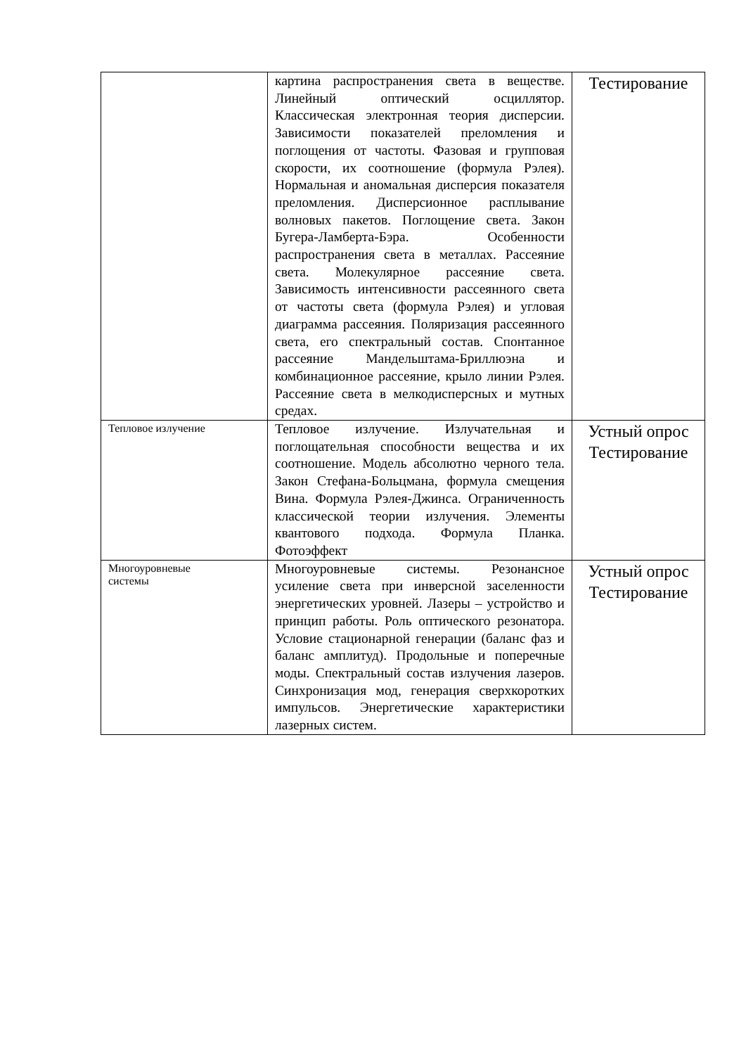| | картина распространения света в веществе. Линейный оптический осциллятор. Классическая электронная теория дисперсии. Зависимости показателей преломления и поглощения от частоты. Фазовая и групповая скорости, их соотношение (формула Рэлея). Нормальная и аномальная дисперсия показателя преломления. Дисперсионное расплывание волновых пакетов. Поглощение света. Закон Бугера-Ламберта-Бэра. Особенности распространения света в металлах. Рассеяние света. Молекулярное рассеяние света. Зависимость интенсивности рассеянного света от частоты света (формула Рэлея) и угловая диаграмма рассеяния. Поляризация рассеянного света, его спектральный состав. Спонтанное рассеяние Мандельштама-Бриллюэна и комбинационное рассеяние, крыло линии Рэлея. Рассеяние света в мелкодисперсных и мутных средах. | Тестирование |
| Тепловое излучение | Тепловое излучение. Излучательная и поглощательная способности вещества и их соотношение. Модель абсолютно черного тела. Закон Стефана-Больцмана, формула смещения Вина. Формула Рэлея-Джинса. Ограниченность классической теории излучения. Элементы квантового подхода. Формула Планка. Фотоэффект | Устный опрос Тестирование |
| Многоуровневые системы | Многоуровневые системы. Резонансное усиление света при инверсной заселенности энергетических уровней. Лазеры – устройство и принцип работы. Роль оптического резонатора. Условие стационарной генерации (баланс фаз и баланс амплитуд). Продольные и поперечные моды. Спектральный состав излучения лазеров. Синхронизация мод, генерация сверхкоротких импульсов. Энергетические характеристики лазерных систем. | Устный опрос Тестирование |